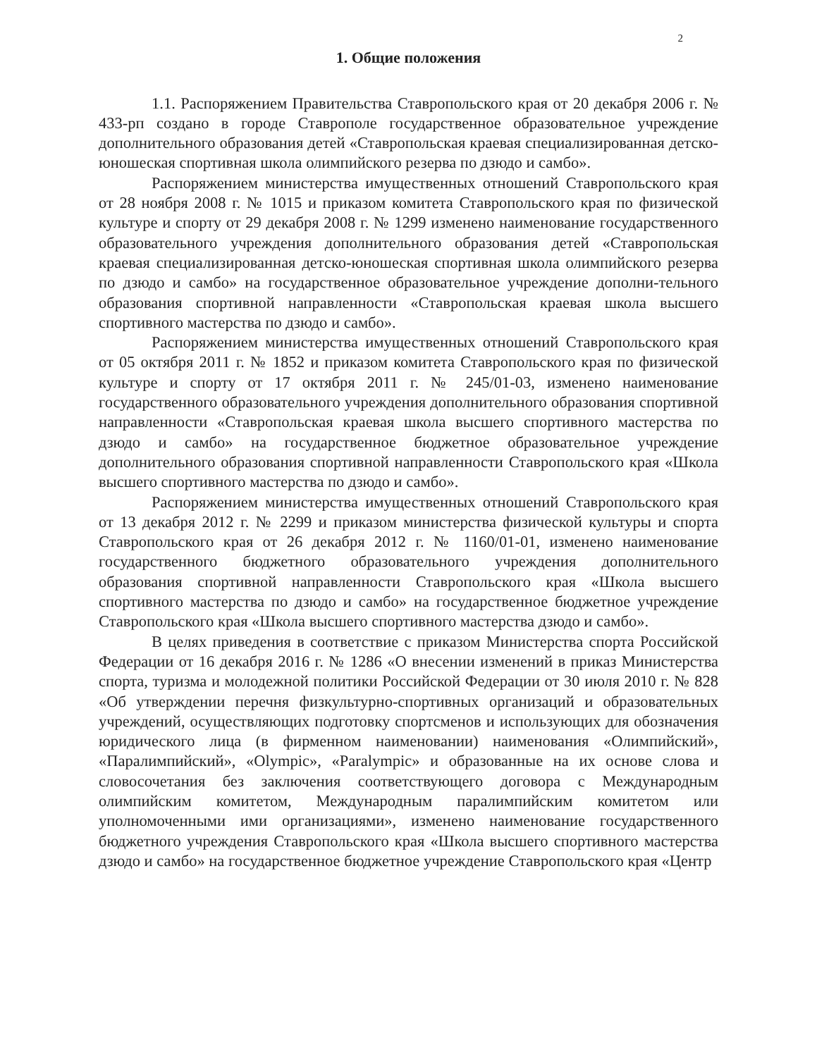2
1. Общие положения
1.1. Распоряжением Правительства Ставропольского края от 20 декабря 2006 г. № 433-рп создано в городе Ставрополе государственное образовательное учреждение дополнительного образования детей «Ставропольская краевая специализированная детско-юношеская спортивная школа олимпийского резерва по дзюдо и самбо».
Распоряжением министерства имущественных отношений Ставропольского края от 28 ноября 2008 г. № 1015 и приказом комитета Ставропольского края по физической культуре и спорту от 29 декабря 2008 г. № 1299 изменено наименование государственного образовательного учреждения дополнительного образования детей «Ставропольская краевая специализированная детско-юношеская спортивная школа олимпийского резерва по дзюдо и самбо» на государственное образовательное учреждение дополни-тельного образования спортивной направленности «Ставропольская краевая школа высшего спортивного мастерства по дзюдо и самбо».
Распоряжением министерства имущественных отношений Ставропольского края от 05 октября 2011 г. № 1852 и приказом комитета Ставропольского края по физической культуре и спорту от 17 октября 2011 г. № 245/01-03, изменено наименование государственного образовательного учреждения дополнительного образования спортивной направленности «Ставропольская краевая школа высшего спортивного мастерства по дзюдо и самбо» на государственное бюджетное образовательное учреждение дополнительного образования спортивной направленности Ставропольского края «Школа высшего спортивного мастерства по дзюдо и самбо».
Распоряжением министерства имущественных отношений Ставропольского края от 13 декабря 2012 г. № 2299 и приказом министерства физической культуры и спорта Ставропольского края от 26 декабря 2012 г. № 1160/01-01, изменено наименование государственного бюджетного образовательного учреждения дополнительного образования спортивной направленности Ставропольского края «Школа высшего спортивного мастерства по дзюдо и самбо» на государственное бюджетное учреждение Ставропольского края «Школа высшего спортивного мастерства дзюдо и самбо».
В целях приведения в соответствие с приказом Министерства спорта Российской Федерации от 16 декабря 2016 г. № 1286 «О внесении изменений в приказ Министерства спорта, туризма и молодежной политики Российской Федерации от 30 июля 2010 г. № 828 «Об утверждении перечня физкультурно-спортивных организаций и образовательных учреждений, осуществляющих подготовку спортсменов и использующих для обозначения юридического лица (в фирменном наименовании) наименования «Олимпийский», «Паралимпийский», «Olympic», «Paralympic» и образованные на их основе слова и словосочетания без заключения соответствующего договора с Международным олимпийским комитетом, Международным паралимпийским комитетом или уполномоченными ими организациями», изменено наименование государственного бюджетного учреждения Ставропольского края «Школа высшего спортивного мастерства дзюдо и самбо» на государственное бюджетное учреждение Ставропольского края «Центр